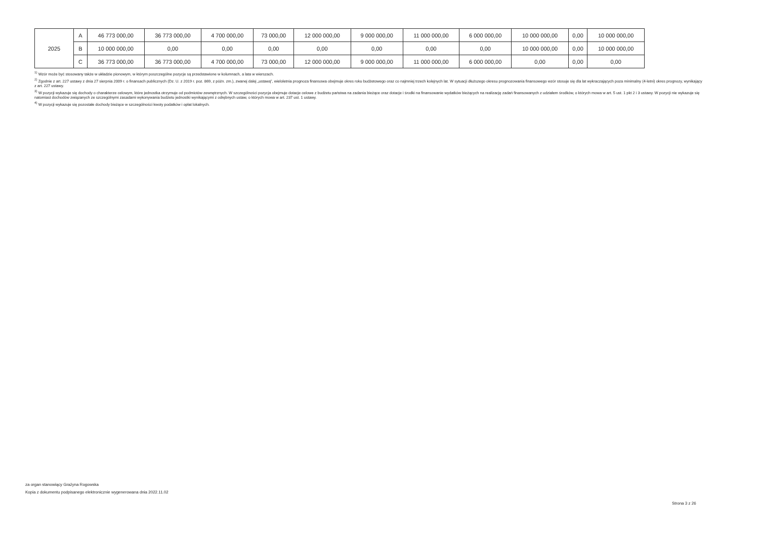| 2025 | A | 46 773 000,00 | 36 773 000,00 | 4 700 000,00 | 73 000,00 | 12 000 000,00 | 9 000 000,00 | 11 000 000,00 | 6 000 000,00 | 10 000 000,00 | 0,00 | 10 000 000,00 |
| | B | 10 000 000,00 | 0,00 | 0,00 | 0,00 | 0,00 | 0,00 | 0,00 | 0,00 | 10 000 000,00 | 0,00 | 10 000 000,00 |
| | C | 36 773 000,00 | 36 773 000,00 | 4 700 000,00 | 73 000,00 | 12 000 000,00 | 9 000 000,00 | 11 000 000,00 | 6 000 000,00 | 0,00 | 0,00 | 0,00 |
<sup>1)</sup> Wzór może być stosowany także w układzie pionowym, w którym poszczególne pozycje są przedstawione w kolumnach, a lata w wierszach.
<sup>2)</sup> Zgodnie z art. 227 ustawy z dnia 27 sierpnia 2009 r. o finansach publicznych (Dz. U. z 2019 r. poz. 869, z późn. zm.), zwanej dalej „ustawą”, wieloletnia prognoza finansowa obejmuje okres roku budżetowego oraz co najmniej trzech kolejnych lat. W sytuacji dłuższego okresu prognozowania finansowego wzór stosuje się dla lat wykraczających poza minimalny (4-letni) okres prognozy, wynikający z art. 227 ustawy.
<sup>3)</sup> W pozycji wykazuje się dochody o charakterze celowym, które jednostka otrzymuje od podmiotów zewnętrznych. W szczególności pozycja obejmuje dotacje celowe z budżetu państwa na zadania bieżące oraz dotacje i środki na finansowanie wydatków bieżących na realizację zadań finansowanych z udziałem środków, o których mowa w art. 5 ust. 1 pkt 2 i 3 ustawy. W pozycji nie wykazuje się natomiast dochodów związanych ze szczególnymi zasadami wykonywania budżetu jednostki wynikającymi z odrębnych ustaw, o których mowa w art. 237 ust. 1 ustawy.
<sup>4)</sup> W pozycji wykazuje się pozostałe dochody bieżące w szczególności kwoty podatków i opłat lokalnych.
za organ stanowiący Grażyna Rogowska
Kopia z dokumentu podpisanego elektronicznie wygenerowana dnia 2022.11.02
Strona 3 z 26